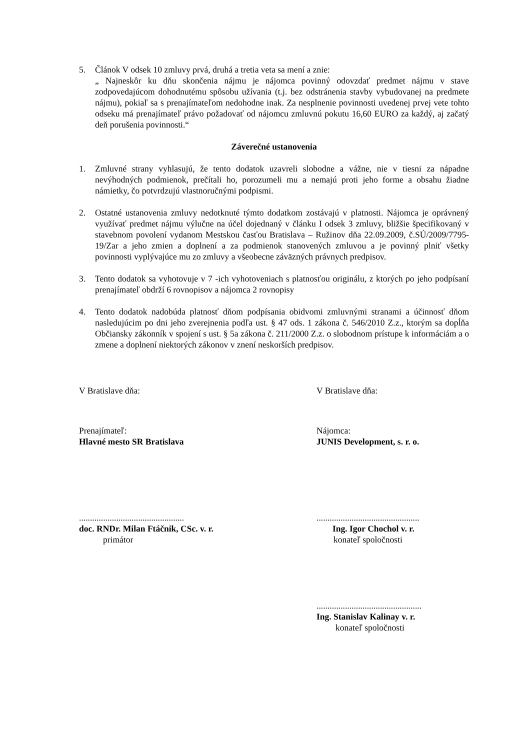5. Článok V odsek 10 zmluvy prvá, druhá a tretia veta sa mení a znie:
„ Najneskôr ku dňu skončenia nájmu je nájomca povinný odovzdať predmet nájmu v stave zodpovedajúcom dohodnutému spôsobu užívania (t.j. bez odstránenia stavby vybudovanej na predmete nájmu), pokiaľ sa s prenajímateľom nedohodne inak. Za nesplnenie povinnosti uvedenej prvej vete tohto odseku má prenajímateľ právo požadovať od nájomcu zmluvnú pokutu 16,60 EURO za každý, aj začatý deň porušenia povinnosti.“
Záverečné ustanovenia
1. Zmluvné strany vyhlasujú, že tento dodatok uzavreli slobodne a vážne, nie v tiesni za nápadne nevýhodných podmienok, prečítali ho, porozumeli mu a nemajú proti jeho forme a obsahu žiadne námietky, čo potvrdzujú vlastnoručnými podpismi.
2. Ostatné ustanovenia zmluvy nedotknuté týmto dodatkom zostávajú v platnosti. Nájomca je oprávnený využívať predmet nájmu výlučne na účel dojednaný v článku I odsek 3 zmluvy, bližšie špecifikovaný v stavebnom povolení vydanom Mestskou časťou Bratislava – Ružinov dňa 22.09.2009, č.SÚ/2009/7795-19/Zar a jeho zmien a doplnení a za podmienok stanovených zmluvou a je povinný plniť všetky povinnosti vyplývajúce mu zo zmluvy a všeobecne záväzných právnych predpisov.
3. Tento dodatok sa vyhotovuje v 7 -ich vyhotoveniach s platnosťou originálu, z ktorých po jeho podpísaní prenajímateľ obdrží 6 rovnopisov a nájomca 2 rovnopisy
4. Tento dodatok nadobúda platnosť dňom podpísania obidvomi zmluvnými stranami a účinnosť dňom nasledujúcim po dni jeho zverejnenia podľa ust. § 47 ods. 1 zákona č. 546/2010 Z.z., ktorým sa dopĺňa Občiansky zákonník v spojení s ust. § 5a zákona č. 211/2000 Z.z. o slobodnom prístupe k informáciám a o zmene a doplnení niektorých zákonov v znení neskorších predpisov.
V Bratislave dňa:
Prenajímateľ:
Hlavné mesto SR Bratislava
................................................
doc. RNDr. Milan Ftáčnik, CSc. v. r.
primátor
V Bratislave dňa:
Nájomca:
JUNIS Development, s. r. o.
...............................................
Ing. Igor Chochol v. r.
konateľ spoločnosti
................................................
Ing. Stanislav Kalinay v. r.
konateľ spoločnosti